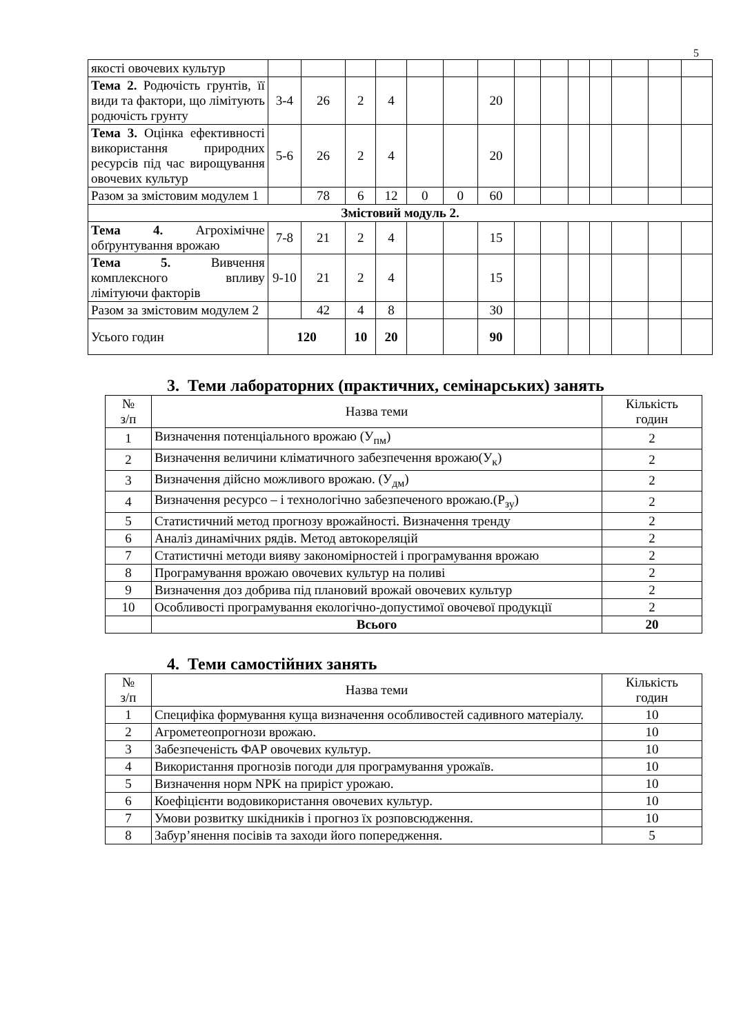5
| якості овочевих культур | | | | | | | | | | | | | | |
| Тема 2. Родючість грунтів, її види та фактори, що лімітують родючість грунту | 3-4 | 26 | 2 | 4 | | | 20 | | | | | | | |
| Тема 3. Оцінка ефективності використання природних ресурсів під час вирощування овочевих культур | 5-6 | 26 | 2 | 4 | | | 20 | | | | | | | |
| Разом за змістовим модулем 1 | | 78 | 6 | 12 | 0 | 0 | 60 | | | | | | | |
| Змістовий модуль 2. | | | | | | | | | | | | | | |
| Тема 4. Агрохімічне обґрунтування врожаю | 7-8 | 21 | 2 | 4 | | | 15 | | | | | | | |
| Тема 5. Вивчення комплексного впливу лімітуючи факторів | 9-10 | 21 | 2 | 4 | | | 15 | | | | | | | |
| Разом за змістовим модулем 2 | | 42 | 4 | 8 | | | 30 | | | | | | | |
| Усього годин | 120 | | 10 | 20 | | | 90 | | | | | | | |
3. Теми лабораторних (практичних, семінарських) занять
| № з/п | Назва теми | Кількість годин |
| --- | --- | --- |
| 1 | Визначення потенціального врожаю (У<sub>пм</sub>) | 2 |
| 2 | Визначення величини кліматичного забезпечення врожаю(У<sub>к</sub>) | 2 |
| 3 | Визначення дійсно можливого врожаю. (У<sub>дм</sub>) | 2 |
| 4 | Визначення ресурсо – і технологічно забезпеченого врожаю.(Р<sub>зу</sub>) | 2 |
| 5 | Статистичний метод прогнозу врожайності. Визначення тренду | 2 |
| 6 | Аналіз динамічних рядів. Метод автокореляцій | 2 |
| 7 | Статистичні методи вияву закономірностей і програмування врожаю | 2 |
| 8 | Програмування врожаю овочевих культур на поливі | 2 |
| 9 | Визначення доз добрива під плановий врожай овочевих культур | 2 |
| 10 | Особливості програмування екологічно-допустимої овочевої продукції | 2 |
| | Всього | 20 |
4. Теми самостійних занять
| № з/п | Назва теми | Кількість годин |
| --- | --- | --- |
| 1 | Специфіка формування куща визначення особливостей садивного матеріалу. | 10 |
| 2 | Агрометеопрогнози врожаю. | 10 |
| 3 | Забезпеченість ФАР овочевих культур. | 10 |
| 4 | Використання прогнозів погоди для програмування урожаїв. | 10 |
| 5 | Визначення норм NPK на приріст урожаю. | 10 |
| 6 | Коефіцієнти водовикористання овочевих культур. | 10 |
| 7 | Умови розвитку шкідників і прогноз їх розповсюдження. | 10 |
| 8 | Забур’янення посівів та заходи його попередження. | 5 |